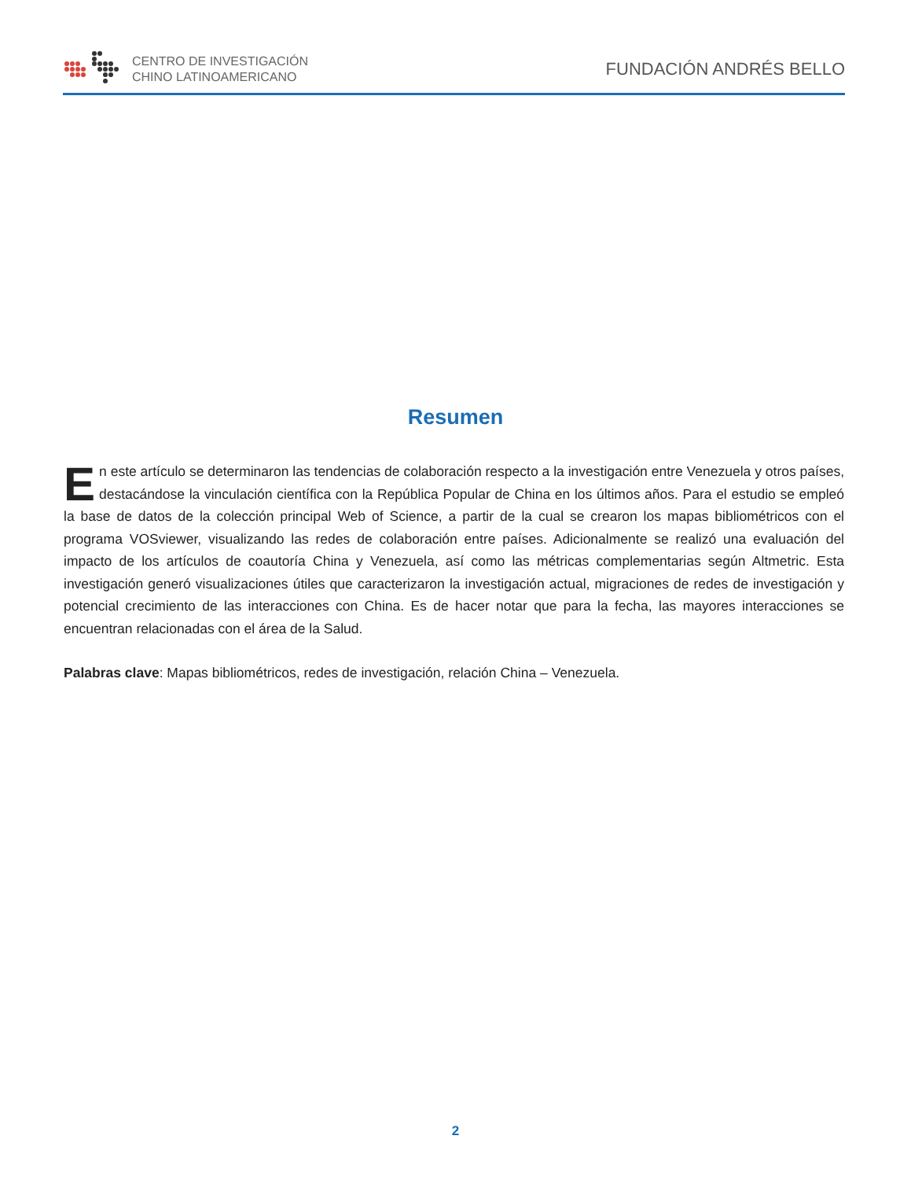CENTRO DE INVESTIGACIÓN
CHINO LATINOAMERICANO
FUNDACIÓN ANDRÉS BELLO
Resumen
En este artículo se determinaron las tendencias de colaboración respecto a la investigación entre Venezuela y otros países, destacándose la vinculación científica con la República Popular de China en los últimos años. Para el estudio se empleó la base de datos de la colección principal Web of Science, a partir de la cual se crearon los mapas bibliométricos con el programa VOSviewer, visualizando las redes de colaboración entre países. Adicionalmente se realizó una evaluación del impacto de los artículos de coautoría China y Venezuela, así como las métricas complementarias según Altmetric. Esta investigación generó visualizaciones útiles que caracterizaron la investigación actual, migraciones de redes de investigación y potencial crecimiento de las interacciones con China. Es de hacer notar que para la fecha, las mayores interacciones se encuentran relacionadas con el área de la Salud.
Palabras clave: Mapas bibliométricos, redes de investigación, relación China – Venezuela.
2